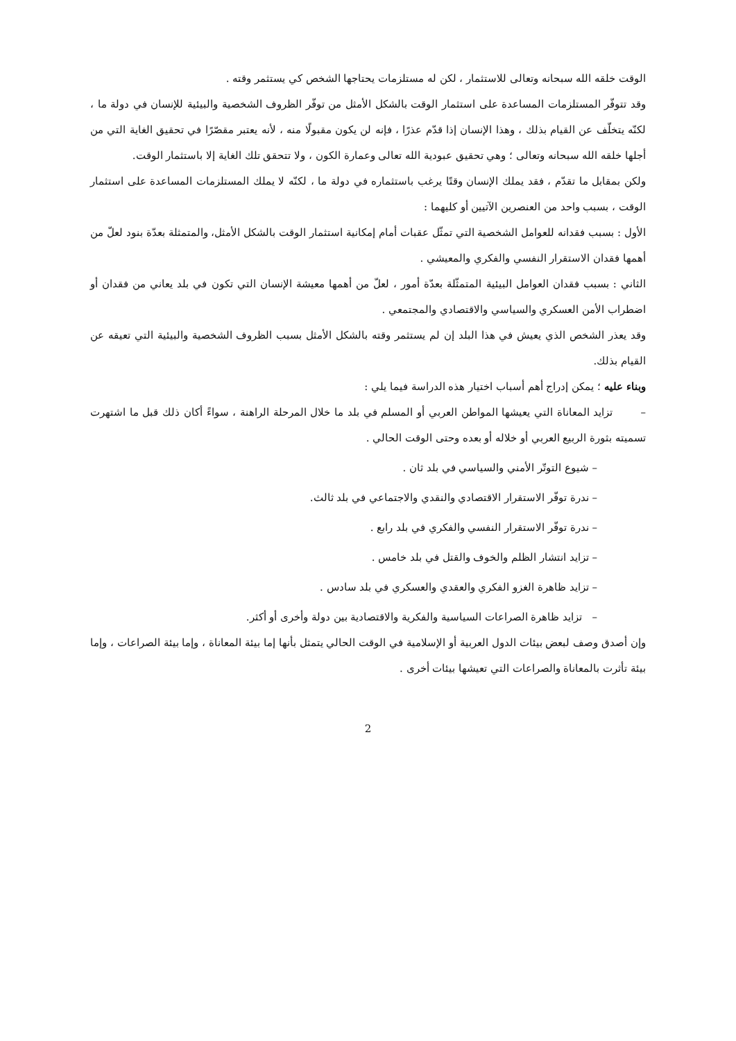الوقت خلقه الله سبحانه وتعالى للاستثمار ، لكن له مستلزمات يحتاجها الشخص كي يستثمر وقته .
وقد تتوفّر المستلزمات المساعدة على استثمار الوقت بالشكل الأمثل من توفّر الظروف الشخصية والبيئية للإنسان في دولة ما ، لكنّه يتخلّف عن القيام بذلك ، وهذا الإنسان إذا قدّم عذرًا ، فإنه لن يكون مقبولًا منه ، لأنه يعتبر مقصّرًا في تحقيق الغاية التي من أجلها خلقه الله سبحانه وتعالى ؛ وهي تحقيق عبودية الله تعالى وعمارة الكون ، ولا تتحقق تلك الغاية إلا باستثمار الوقت.
ولكن بمقابل ما تقدّم ، فقد يملك الإنسان وقتًا يرغب باستثماره في دولة ما ، لكنّه لا يملك المستلزمات المساعدة على استثمار الوقت ، بسبب واحد من العنصرين الآتيين أو كليهما :
الأول : بسبب فقدانه للعوامل الشخصية التي تمثّل عقبات أمام إمكانية استثمار الوقت بالشكل الأمثل، والمتمثلة بعدّة بنود لعلّ من أهمها فقدان الاستقرار النفسي والفكري والمعيشي .
الثاني : بسبب فقدان العوامل البيئية المتمثّلة بعدّة أمور ، لعلّ من أهمها معيشة الإنسان التي تكون في بلد يعاني من فقدان أو اضطراب الأمن العسكري والسياسي والاقتصادي والمجتمعي .
وقد يعذر الشخص الذي يعيش في هذا البلد إن لم يستثمر وقته بالشكل الأمثل بسبب الظروف الشخصية والبيئية التي تعيقه عن القيام بذلك.
وبناء عليه ؛ يمكن إدراج أهم أسباب اختيار هذه الدراسة فيما يلي :
– تزايد المعاناة التي يعيشها المواطن العربي أو المسلم في بلد ما خلال المرحلة الراهنة ، سواءً أكان ذلك قبل ما اشتهرت تسميته بثورة الربيع العربي أو خلاله أو بعده وحتى الوقت الحالي .
– شيوع التوتّر الأمني والسياسي في بلد ثان .
– ندرة توفّر الاستقرار الاقتصادي والنقدي والاجتماعي في بلد ثالث.
– ندرة توفّر الاستقرار النفسي والفكري في بلد رابع .
– تزايد انتشار الظلم والخوف والقتل في بلد خامس .
– تزايد ظاهرة الغزو الفكري والعقدي والعسكري في بلد سادس .
– تزايد ظاهرة الصراعات السياسية والفكرية والاقتصادية بين دولة وأخرى أو أكثر.
وإن أصدق وصف لبعض بيئات الدول العربية أو الإسلامية في الوقت الحالي يتمثل بأنها إما بيئة المعاناة ، وإما بيئة الصراعات ، وإما بيئة تأثرت بالمعاناة والصراعات التي تعيشها بيئات أخرى .
2